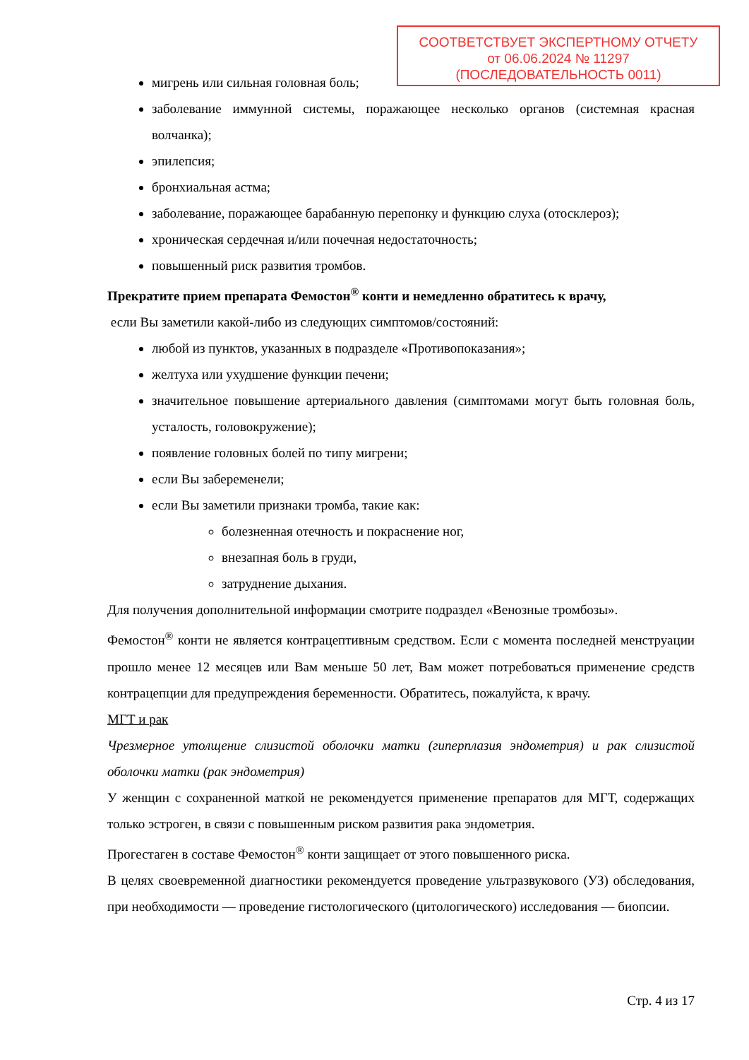СООТВЕТСТВУЕТ ЭКСПЕРТНОМУ ОТЧЕТУ
от 06.06.2024 № 11297
(ПОСЛЕДОВАТЕЛЬНОСТЬ 0011)
мигрень или сильная головная боль;
заболевание иммунной системы, поражающее несколько органов (системная красная волчанка);
эпилепсия;
бронхиальная астма;
заболевание, поражающее барабанную перепонку и функцию слуха (отосклероз);
хроническая сердечная и/или почечная недостаточность;
повышенный риск развития тромбов.
Прекратите прием препарата Фемостон<sup>®</sup> конти и немедленно обратитесь к врачу,
если Вы заметили какой-либо из следующих симптомов/состояний:
любой из пунктов, указанных в подразделе «Противопоказания»;
желтуха или ухудшение функции печени;
значительное повышение артериального давления (симптомами могут быть головная боль, усталость, головокружение);
появление головных болей по типу мигрени;
если Вы забеременели;
если Вы заметили признаки тромба, такие как:
болезненная отечность и покраснение ног,
внезапная боль в груди,
затруднение дыхания.
Для получения дополнительной информации смотрите подраздел «Венозные тромбозы».
Фемостон<sup>®</sup> конти не является контрацептивным средством. Если с момента последней менструации прошло менее 12 месяцев или Вам меньше 50 лет, Вам может потребоваться применение средств контрацепции для предупреждения беременности. Обратитесь, пожалуйста, к врачу.
МГТ и рак
Чрезмерное утолщение слизистой оболочки матки (гиперплазия эндометрия) и рак слизистой оболочки матки (рак эндометрия)
У женщин с сохраненной маткой не рекомендуется применение препаратов для МГТ, содержащих только эстроген, в связи с повышенным риском развития рака эндометрия.
Прогестаген в составе Фемостон<sup>®</sup> конти защищает от этого повышенного риска.
В целях своевременной диагностики рекомендуется проведение ультразвукового (УЗ) обследования, при необходимости — проведение гистологического (цитологического) исследования — биопсии.
Стр. 4 из 17